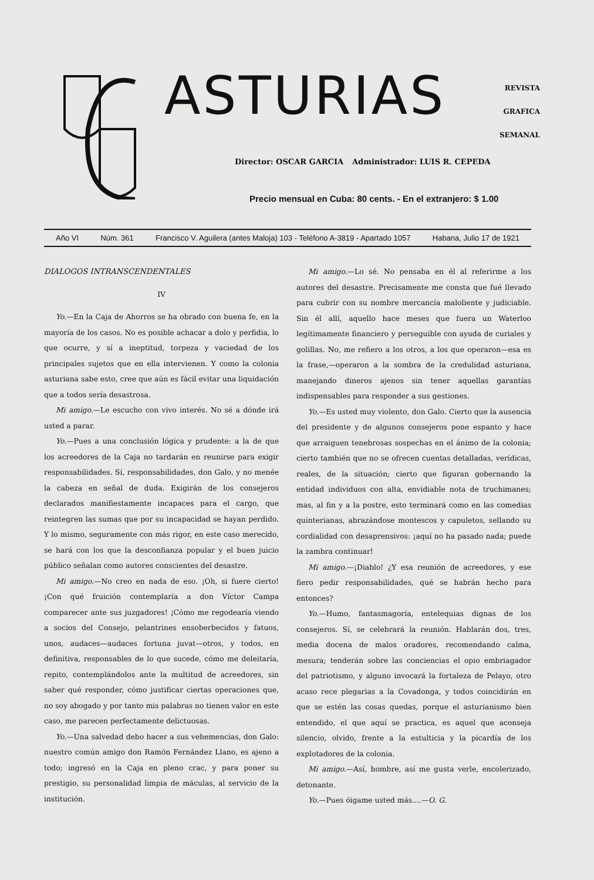ASTURIAS
REVISTA
GRAFICA
SEMANAL
Director: OSCAR GARCIA Administrador: LUIS R. CEPEDA
Precio mensual en Cuba: 80 cents. - En el extranjero: $ 1.00
Año VI Núm. 361 Francisco V. Aguilera (antes Maloja) 103 - Teléfono A-3819 - Apartado 1057 Habana, Julio 17 de 1921
DIALOGOS INTRANSCENDENTALES
IV
Yo.—En la Caja de Ahorros se ha obrado con buena fe, en la mayoría de los casos. No es posible achacar a dolo y perfidia, lo que ocurre, y sí a ineptitud, torpeza y vaciedad de los principales sujetos que en ella intervienen. Y como la colonia asturiana sabe esto, cree que aún es fácil evitar una liquidación que a todos sería desastrosa.
Mi amigo.—Le escucho con vivo interés. No sé a dónde irá usted a parar.
Yo.—Pues a una conclusión lógica y prudente: a la de que los acreedores de la Caja no tardarán en reunirse para exigir responsabilidades. Sí, responsabilidades, don Galo, y no menée la cabeza en señal de duda. Exigirán de los consejeros declarados manifiestamente incapaces para el cargo, que reintegren las sumas que por su incapacidad se hayan perdido. Y lo mismo, seguramente con más rigor, en este caso merecido, se hará con los que la desconfianza popular y el buen juicio público señalan como autores conscientes del desastre.
Mi amigo.—No creo en nada de eso. ¡Oh, si fuere cierto! ¡Con qué fruición contemplaría a don Víctor Campa comparecer ante sus juzgadores! ¡Cómo me regodearía viendo a socios del Consejo, pelantrines ensoberbecidos y fatuos, unos, audaces—audaces fortuna juvat—otros, y todos, en definitiva, responsables de lo que sucede, cómo me deleitaría, repito, contemplándolos ante la multitud de acreedores, sin saber qué responder, cómo justificar ciertas operaciones que, no soy abogado y por tanto mis palabras no tienen valor en este caso, me parecen perfectamente delictuosas.
Yo.—Una salvedad debo hacer a sus vehemencias, don Galo: nuestro común amigo don Ramón Fernández Llano, es ajeno a todo; ingresó en la Caja en pleno crac, y para poner su prestigio, su personalidad limpia de máculas, al servicio de la institución.
Mi amigo.—Lo sé. No pensaba en él al referirme a los autores del desastre. Precisamente me consta que fué llevado para cubrir con su nombre mercancía maloliente y judiciable. Sin él allí, aquello hace meses que fuera un Waterloo legítimamente financiero y perseguible con ayuda de curiales y golillas. No, me refiero a los otros, a los que operaron—esa es la frase,—operaron a la sombra de la credulidad asturiana, manejando dineros ajenos sin tener aquellas garantías indispensables para responder a sus gestiones.
Yo.—Es usted muy violento, don Galo. Cierto que la ausencia del presidente y de algunos consejeros pone espanto y hace que arraiguen tenebrosas sospechas en el ánimo de la colonia; cierto también que no se ofrecen cuentas detalladas, verídicas, reales, de la situación; cierto que figuran gobernando la entidad individuos con alta, envidiable nota de truchimanes; mas, al fin y a la postre, esto terminará como en las comedias quinterianas, abrazándose montescos y capuletos, sellando su cordialidad con desaprensivos: ¡aquí no ha pasado nada; puede la zambra continuar!
Mi amigo.—¡Diablo! ¿Y esa reunión de acreedores, y ese fiero pedir responsabilidades, qué se habrán hecho para entonces?
Yo.—Humo, fantasmagoría, entelequias dignas de los consejeros. Sí, se celebrará la reunión. Hablarán dos, tres, media docena de malos oradores, recomendando calma, mesura; tenderán sobre las conciencias el opio embriagador del patriotismo, y alguno invocará la fortaleza de Pelayo, otro acaso rece plegarias a la Covadonga, y todos coincidirán en que se estén las cosas quedas, porque el asturianismo bien entendido, el que aquí se practica, es aquel que aconseja silencio, olvido, frente a la estulticia y la picardía de los explotadores de la colonia.
Mi amigo.—Así, hombre, así me gusta verle, encolerizado, detonante.
Yo.—Pues óigame usted más....—O. G.